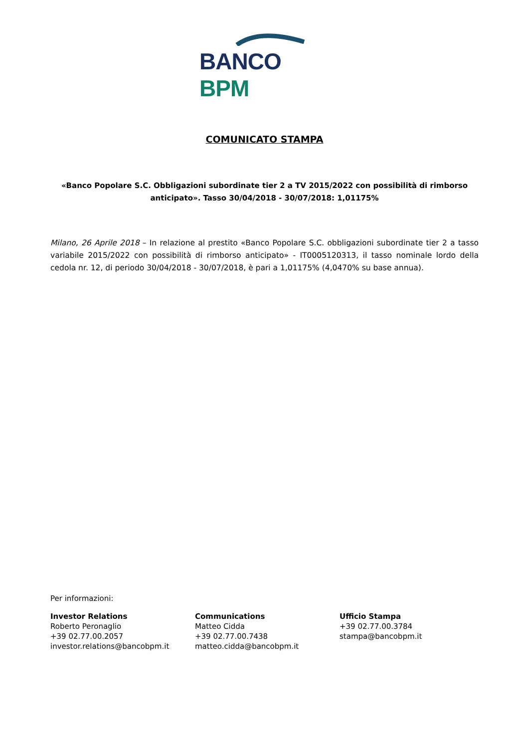BANCO BPM
COMUNICATO STAMPA
«Banco Popolare S.C. Obbligazioni subordinate tier 2 a TV 2015/2022 con possibilità di rimborso anticipato». Tasso 30/04/2018 - 30/07/2018: 1,01175%
Milano, 26 Aprile 2018 – In relazione al prestito «Banco Popolare S.C. obbligazioni subordinate tier 2 a tasso variabile 2015/2022 con possibilità di rimborso anticipato» - IT0005120313, il tasso nominale lordo della cedola nr. 12, di periodo 30/04/2018 - 30/07/2018, è pari a 1,01175% (4,0470% su base annua).
Per informazioni:
Investor Relations
Roberto Peronaglio
+39 02.77.00.2057
investor.relations@bancobpm.it
Communications
Matteo Cidda
+39 02.77.00.7438
matteo.cidda@bancobpm.it
Ufficio Stampa
+39 02.77.00.3784
stampa@bancobpm.it